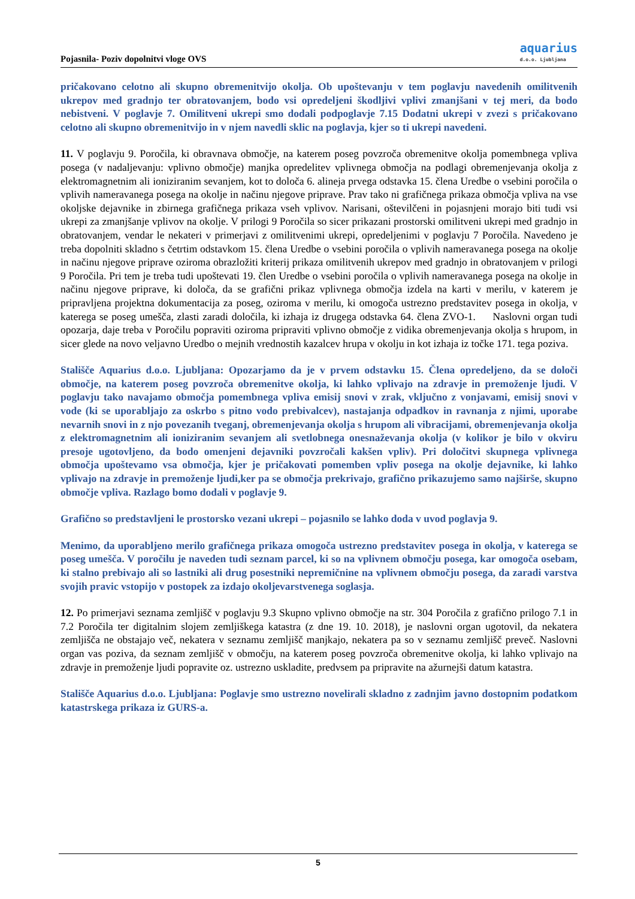Pojasnila- Poziv dopolnitvi vloge OVS
aquarius
d.o.o. Ljubljana
pričakovano celotno ali skupno obremenitvijo okolja. Ob upoštevanju v tem poglavju navedenih omilitvenih ukrepov med gradnjo ter obratovanjem, bodo vsi opredeljeni škodljivi vplivi zmanjšani v tej meri, da bodo nebistveni. V poglavje 7. Omilitveni ukrepi smo dodali podpoglavje 7.15 Dodatni ukrepi v zvezi s pričakovano celotno ali skupno obremenitvijo in v njem navedli sklic na poglavja, kjer so ti ukrepi navedeni.
11. V poglavju 9. Poročila, ki obravnava območje, na katerem poseg povzroča obremenitve okolja pomembnega vpliva posega (v nadaljevanju: vplivno območje) manjka opredelitev vplivnega območja na podlagi obremenjevanja okolja z elektromagnetnim ali ioniziranim sevanjem, kot to določa 6. alineja prvega odstavka 15. člena Uredbe o vsebini poročila o vplivih nameravanega posega na okolje in načinu njegove priprave. Prav tako ni grafičnega prikaza območja vpliva na vse okoljske dejavnike in zbirnega grafičnega prikaza vseh vplivov. Narisani, oštevilčeni in pojasnjeni morajo biti tudi vsi ukrepi za zmanjšanje vplivov na okolje. V prilogi 9 Poročila so sicer prikazani prostorski omilitveni ukrepi med gradnjo in obratovanjem, vendar le nekateri v primerjavi z omilitvenimi ukrepi, opredeljenimi v poglavju 7 Poročila. Navedeno je treba dopolniti skladno s četrtim odstavkom 15. člena Uredbe o vsebini poročila o vplivih nameravanega posega na okolje in načinu njegove priprave oziroma obrazložiti kriterij prikaza omilitvenih ukrepov med gradnjo in obratovanjem v prilogi 9 Poročila. Pri tem je treba tudi upoštevati 19. člen Uredbe o vsebini poročila o vplivih nameravanega posega na okolje in načinu njegove priprave, ki določa, da se grafični prikaz vplivnega območja izdela na karti v merilu, v katerem je pripravljena projektna dokumentacija za poseg, oziroma v merilu, ki omogoča ustrezno predstavitev posega in okolja, v katerega se poseg umešča, zlasti zaradi določila, ki izhaja iz drugega odstavka 64. člena ZVO-1. Naslovni organ tudi opozarja, daje treba v Poročilu popraviti oziroma pripraviti vplivno območje z vidika obremenjevanja okolja s hrupom, in sicer glede na novo veljavno Uredbo o mejnih vrednostih kazalcev hrupa v okolju in kot izhaja iz točke 171. tega poziva.
Stališče Aquarius d.o.o. Ljubljana: Opozarjamo da je v prvem odstavku 15. Člena opredeljeno, da se določi območje, na katerem poseg povzroča obremenitve okolja, ki lahko vplivajo na zdravje in premoženje ljudi. V poglavju tako navajamo območja pomembnega vpliva emisij snovi v zrak, vključno z vonjavami, emisij snovi v vode (ki se uporabljajo za oskrbo s pitno vodo prebivalcev), nastajanja odpadkov in ravnanja z njimi, uporabe nevarnih snovi in z njo povezanih tveganj, obremenjevanja okolja s hrupom ali vibracijami, obremenjevanja okolja z elektromagnetnim ali ioniziranim sevanjem ali svetlobnega onesnaževanja okolja (v kolikor je bilo v okviru presoje ugotovljeno, da bodo omenjeni dejavniki povzročali kakšen vpliv). Pri določitvi skupnega vplivnega območja upoštevamo vsa območja, kjer je pričakovati pomemben vpliv posega na okolje dejavnike, ki lahko vplivajo na zdravje in premoženje ljudi,ker pa se območja prekrivajo, grafično prikazujemo samo najširše, skupno območje vpliva. Razlago bomo dodali v poglavje 9.
Grafično so predstavljeni le prostorsko vezani ukrepi – pojasnilo se lahko doda v uvod poglavja 9.
Menimo, da uporabljeno merilo grafičnega prikaza omogoča ustrezno predstavitev posega in okolja, v katerega se poseg umešča. V poročilu je naveden tudi seznam parcel, ki so na vplivnem območju posega, kar omogoča osebam, ki stalno prebivajo ali so lastniki ali drug posestniki nepremičnine na vplivnem območju posega, da zaradi varstva svojih pravic vstopijo v postopek za izdajo okoljevarstvenega soglasja.
12. Po primerjavi seznama zemljišč v poglavju 9.3 Skupno vplivno območje na str. 304 Poročila z grafično prilogo 7.1 in 7.2 Poročila ter digitalnim slojem zemljiškega katastra (z dne 19. 10. 2018), je naslovni organ ugotovil, da nekatera zemljišča ne obstajajo več, nekatera v seznamu zemljišč manjkajo, nekatera pa so v seznamu zemljišč preveč. Naslovni organ vas poziva, da seznam zemljišč v območju, na katerem poseg povzroča obremenitve okolja, ki lahko vplivajo na zdravje in premoženje ljudi popravite oz. ustrezno uskladite, predvsem pa pripravite na ažurnejši datum katastra.
Stališče Aquarius d.o.o. Ljubljana: Poglavje smo ustrezno novelirali skladno z zadnjim javno dostopnim podatkom katastrskega prikaza iz GURS-a.
5